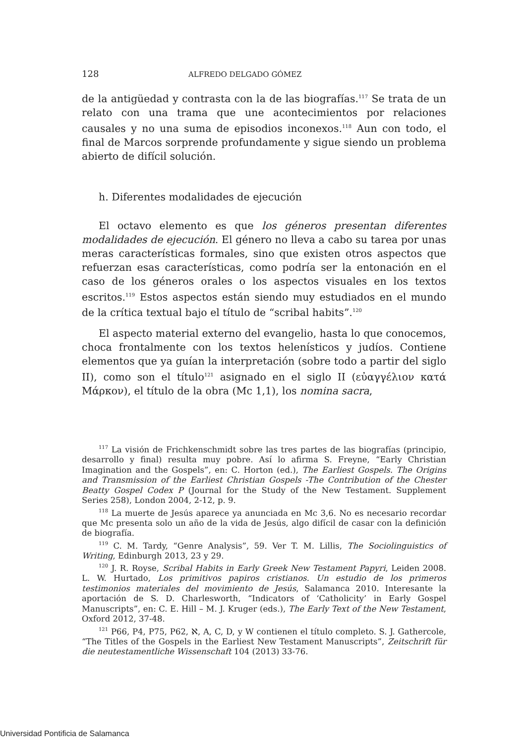128 ALFREDO DELGADO GÓMEZ
de la antigüedad y contrasta con la de las biografías.<sup>117</sup> Se trata de un relato con una trama que une acontecimientos por relaciones causales y no una suma de episodios inconexos.<sup>118</sup> Aun con todo, el final de Marcos sorprende profundamente y sigue siendo un problema abierto de difícil solución.
h. Diferentes modalidades de ejecución
El octavo elemento es que los géneros presentan diferentes modalidades de ejecución. El género no lleva a cabo su tarea por unas meras características formales, sino que existen otros aspectos que refuerzan esas características, como podría ser la entonación en el caso de los géneros orales o los aspectos visuales en los textos escritos.<sup>119</sup> Estos aspectos están siendo muy estudiados en el mundo de la crítica textual bajo el título de “scribal habits”.<sup>120</sup>
El aspecto material externo del evangelio, hasta lo que conocemos, choca frontalmente con los textos helenísticos y judíos. Contiene elementos que ya guían la interpretación (sobre todo a partir del siglo II), como son el título<sup>121</sup> asignado en el siglo II (εὐαγγέλιον κατά Μάρκον), el título de la obra (Mc 1,1), los nomina sacra,
<sup>117</sup> La visión de Frichkenschmidt sobre las tres partes de las biografías (principio, desarrollo y final) resulta muy pobre. Así lo afirma S. Freyne, “Early Christian Imagination and the Gospels”, en: C. Horton (ed.), The Earliest Gospels. The Origins and Transmission of the Earliest Christian Gospels -The Contribution of the Chester Beatty Gospel Codex P (Journal for the Study of the New Testament. Supplement Series 258), London 2004, 2-12, p. 9.
<sup>118</sup> La muerte de Jesús aparece ya anunciada en Mc 3,6. No es necesario recordar que Mc presenta solo un año de la vida de Jesús, algo difícil de casar con la definición de biografía.
<sup>119</sup> C. M. Tardy, “Genre Analysis”, 59. Ver T. M. Lillis, The Sociolinguistics of Writing, Edinburgh 2013, 23 y 29.
<sup>120</sup> J. R. Royse, Scribal Habits in Early Greek New Testament Papyri, Leiden 2008. L. W. Hurtado, Los primitivos papiros cristianos. Un estudio de los primeros testimonios materiales del movimiento de Jesús, Salamanca 2010. Interesante la aportación de S. D. Charlesworth, “Indicators of ‘Catholicity’ in Early Gospel Manuscripts”, en: C. E. Hill – M. J. Kruger (eds.), The Early Text of the New Testament, Oxford 2012, 37-48.
<sup>121</sup> P66, P4, P75, P62, ℵ, A, C, D, y W contienen el título completo. S. J. Gathercole, “The Titles of the Gospels in the Earliest New Testament Manuscripts”, Zeitschrift für die neutestamentliche Wissenschaft 104 (2013) 33-76.
Universidad Pontificia de Salamanca